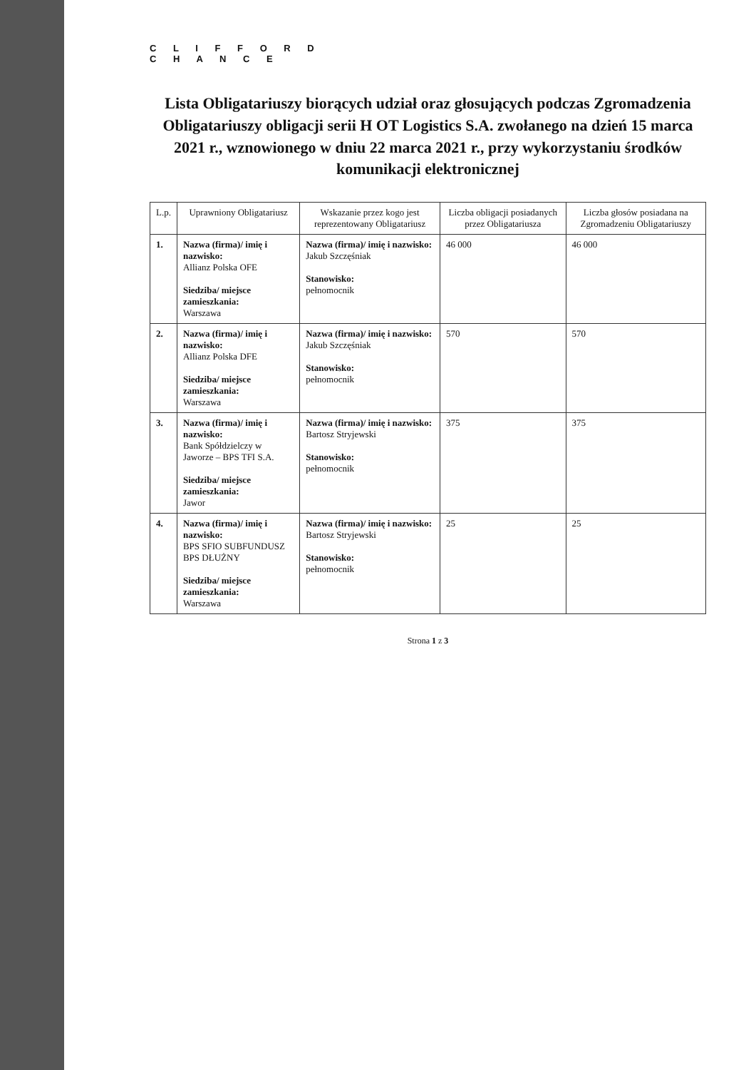C L I F F O R D
C H A N C E
Lista Obligatariuszy biorących udział oraz głosujących podczas Zgromadzenia Obligatariuszy obligacji serii H OT Logistics S.A. zwołanego na dzień 15 marca 2021 r., wznowionego w dniu 22 marca 2021 r., przy wykorzystaniu środków komunikacji elektronicznej
| L.p. | Uprawniony Obligatariusz | Wskazanie przez kogo jest reprezentowany Obligatariusz | Liczba obligacji posiadanych przez Obligatariusza | Liczba głosów posiadana na Zgromadzeniu Obligatariuszy |
| --- | --- | --- | --- | --- |
| 1. | Nazwa (firma)/ imię i nazwisko: Allianz Polska OFE Siedziba/ miejsce zamieszkania: Warszawa | Nazwa (firma)/ imię i nazwisko: Jakub Szczęśniak Stanowisko: pełnomocnik | 46 000 | 46 000 |
| 2. | Nazwa (firma)/ imię i nazwisko: Allianz Polska DFE Siedziba/ miejsce zamieszkania: Warszawa | Nazwa (firma)/ imię i nazwisko: Jakub Szczęśniak Stanowisko: pełnomocnik | 570 | 570 |
| 3. | Nazwa (firma)/ imię i nazwisko: Bank Spółdzielczy w Jaworze – BPS TFI S.A. Siedziba/ miejsce zamieszkania: Jawor | Nazwa (firma)/ imię i nazwisko: Bartosz Stryjewski Stanowisko: pełnomocnik | 375 | 375 |
| 4. | Nazwa (firma)/ imię i nazwisko: BPS SFIO SUBFUNDUSZ BPS DŁUŻNY Siedziba/ miejsce zamieszkania: Warszawa | Nazwa (firma)/ imię i nazwisko: Bartosz Stryjewski Stanowisko: pełnomocnik | 25 | 25 |
Strona 1 z 3